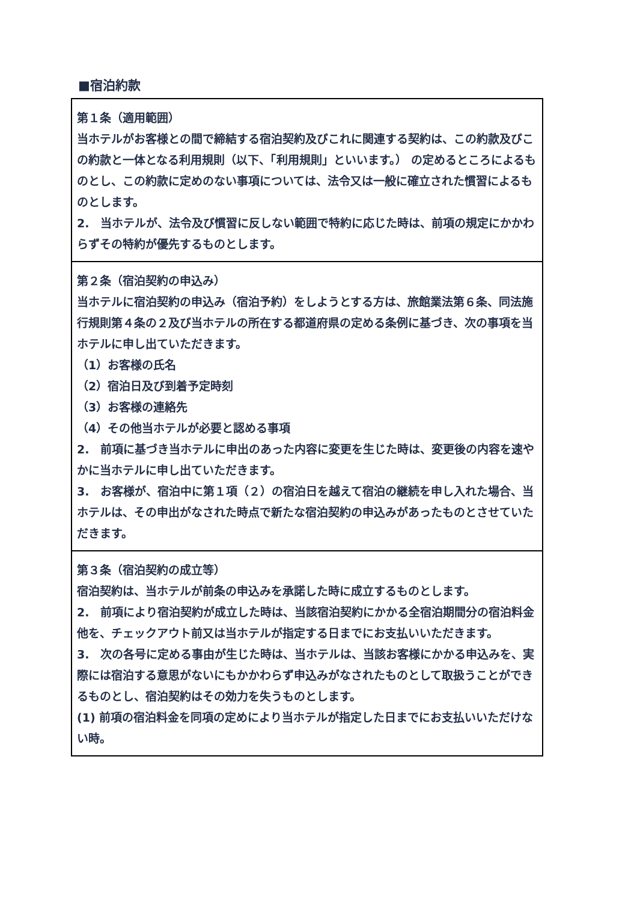■宿泊約款
| 第１条（適用範囲） 当ホテルがお客様との間で締結する宿泊契約及びこれに関連する契約は、この約款及びこの約款と一体となる利用規則（以下、「利用規則」といいます。） の定めるところによるものとし、この約款に定めのない事項については、法令又は一般に確立された慣習によるものとします。 2. 当ホテルが、法令及び慣習に反しない範囲で特約に応じた時は、前項の規定にかかわらずその特約が優先するものとします。 |
| 第２条（宿泊契約の申込み） 当ホテルに宿泊契約の申込み（宿泊予約）をしようとする方は、旅館業法第６条、同法施行規則第４条の２及び当ホテルの所在する都道府県の定める条例に基づき、次の事項を当ホテルに申し出ていただきます。 （1）お客様の氏名 （2）宿泊日及び到着予定時刻 （3）お客様の連絡先 （4）その他当ホテルが必要と認める事項 2. 前項に基づき当ホテルに申出のあった内容に変更を生じた時は、変更後の内容を速やかに当ホテルに申し出ていただきます。 3. お客様が、宿泊中に第１項（２）の宿泊日を越えて宿泊の継続を申し入れた場合、当ホテルは、その申出がなされた時点で新たな宿泊契約の申込みがあったものとさせていただきます。 |
| 第３条（宿泊契約の成立等） 宿泊契約は、当ホテルが前条の申込みを承諾した時に成立するものとします。 2. 前項により宿泊契約が成立した時は、当該宿泊契約にかかる全宿泊期間分の宿泊料金他を、チェックアウト前又は当ホテルが指定する日までにお支払いいただきます。 3. 次の各号に定める事由が生じた時は、当ホテルは、当該お客様にかかる申込みを、実際には宿泊する意思がないにもかかわらず申込みがなされたものとして取扱うことができるものとし、宿泊契約はその効力を失うものとします。 (1) 前項の宿泊料金を同項の定めにより当ホテルが指定した日までにお支払いいただけない時。 |